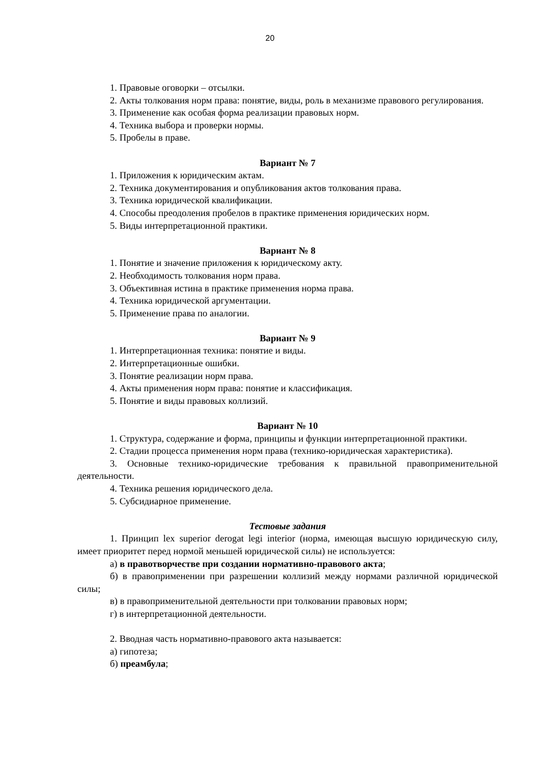20
1. Правовые оговорки – отсылки.
2. Акты толкования норм права: понятие, виды, роль в механизме правового регулирования.
3. Применение как особая форма реализации правовых норм.
4. Техника выбора и проверки нормы.
5. Пробелы в праве.
Вариант № 7
1. Приложения к юридическим актам.
2. Техника документирования и опубликования актов толкования права.
3. Техника юридической квалификации.
4. Способы преодоления пробелов в практике применения юридических норм.
5. Виды интерпретационной практики.
Вариант № 8
1. Понятие и значение приложения к юридическому акту.
2. Необходимость толкования норм права.
3. Объективная истина в практике применения норма права.
4. Техника юридической аргументации.
5. Применение права по аналогии.
Вариант № 9
1. Интерпретационная техника: понятие и виды.
2. Интерпретационные ошибки.
3. Понятие реализации норм права.
4. Акты применения норм права: понятие и классификация.
5. Понятие и виды правовых коллизий.
Вариант № 10
1. Структура, содержание и форма, принципы и функции интерпретационной практики.
2. Стадии процесса применения норм права (технико-юридическая характеристика).
3. Основные технико-юридические требования к правильной правоприменительной деятельности.
4. Техника решения юридического дела.
5. Субсидиарное применение.
Тестовые задания
1. Принцип lex superior derogat legi interior (норма, имеющая высшую юридическую силу, имеет приоритет перед нормой меньшей юридической силы) не используется:
а) в правотворчестве при создании нормативно-правового акта;
б) в правоприменении при разрешении коллизий между нормами различной юридической силы;
в) в правоприменительной деятельности при толковании правовых норм;
г) в интерпретационной деятельности.
2. Вводная часть нормативно-правового акта называется:
а) гипотеза;
б) преамбула;